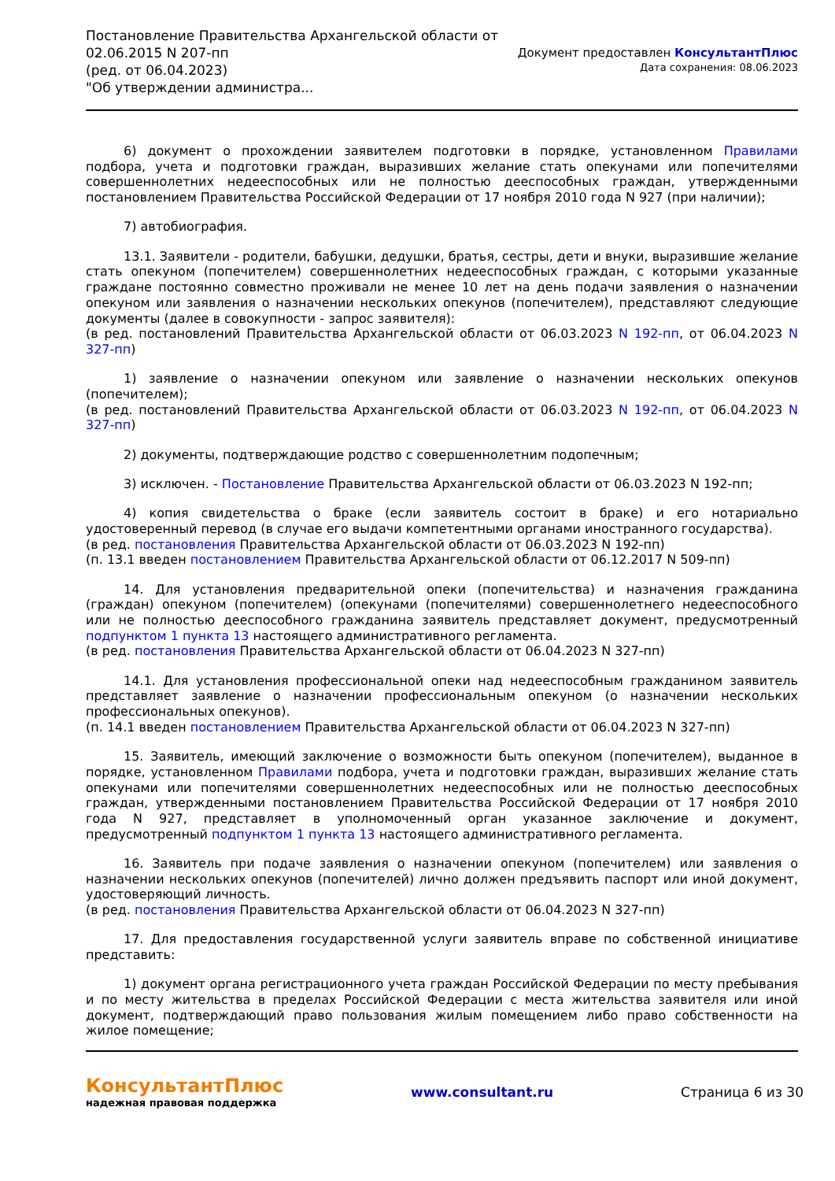Постановление Правительства Архангельской области от
02.06.2015 N 207-пп
(ред. от 06.04.2023)
"Об утверждении администра...
Документ предоставлен КонсультантПлюс
Дата сохранения: 08.06.2023
6) документ о прохождении заявителем подготовки в порядке, установленном Правилами подбора, учета и подготовки граждан, выразивших желание стать опекунами или попечителями совершеннолетних недееспособных или не полностью дееспособных граждан, утвержденными постановлением Правительства Российской Федерации от 17 ноября 2010 года N 927 (при наличии);
7) автобиография.
13.1. Заявители - родители, бабушки, дедушки, братья, сестры, дети и внуки, выразившие желание стать опекуном (попечителем) совершеннолетних недееспособных граждан, с которыми указанные граждане постоянно совместно проживали не менее 10 лет на день подачи заявления о назначении опекуном или заявления о назначении нескольких опекунов (попечителем), представляют следующие документы (далее в совокупности - запрос заявителя):
(в ред. постановлений Правительства Архангельской области от 06.03.2023 N 192-пп, от 06.04.2023 N 327-пп)
1) заявление о назначении опекуном или заявление о назначении нескольких опекунов (попечителем);
(в ред. постановлений Правительства Архангельской области от 06.03.2023 N 192-пп, от 06.04.2023 N 327-пп)
2) документы, подтверждающие родство с совершеннолетним подопечным;
3) исключен. - Постановление Правительства Архангельской области от 06.03.2023 N 192-пп;
4) копия свидетельства о браке (если заявитель состоит в браке) и его нотариально удостоверенный перевод (в случае его выдачи компетентными органами иностранного государства).
(в ред. постановления Правительства Архангельской области от 06.03.2023 N 192-пп)
(п. 13.1 введен постановлением Правительства Архангельской области от 06.12.2017 N 509-пп)
14. Для установления предварительной опеки (попечительства) и назначения гражданина (граждан) опекуном (попечителем) (опекунами (попечителями) совершеннолетнего недееспособного или не полностью дееспособного гражданина заявитель представляет документ, предусмотренный подпунктом 1 пункта 13 настоящего административного регламента.
(в ред. постановления Правительства Архангельской области от 06.04.2023 N 327-пп)
14.1. Для установления профессиональной опеки над недееспособным гражданином заявитель представляет заявление о назначении профессиональным опекуном (о назначении нескольких профессиональных опекунов).
(п. 14.1 введен постановлением Правительства Архангельской области от 06.04.2023 N 327-пп)
15. Заявитель, имеющий заключение о возможности быть опекуном (попечителем), выданное в порядке, установленном Правилами подбора, учета и подготовки граждан, выразивших желание стать опекунами или попечителями совершеннолетних недееспособных или не полностью дееспособных граждан, утвержденными постановлением Правительства Российской Федерации от 17 ноября 2010 года N 927, представляет в уполномоченный орган указанное заключение и документ, предусмотренный подпунктом 1 пункта 13 настоящего административного регламента.
16. Заявитель при подаче заявления о назначении опекуном (попечителем) или заявления о назначении нескольких опекунов (попечителей) лично должен предъявить паспорт или иной документ, удостоверяющий личность.
(в ред. постановления Правительства Архангельской области от 06.04.2023 N 327-пп)
17. Для предоставления государственной услуги заявитель вправе по собственной инициативе представить:
1) документ органа регистрационного учета граждан Российской Федерации по месту пребывания и по месту жительства в пределах Российской Федерации с места жительства заявителя или иной документ, подтверждающий право пользования жилым помещением либо право собственности на жилое помещение;
КонсультантПлюс
надежная правовая поддержка
www.consultant.ru Страница 6 из 30